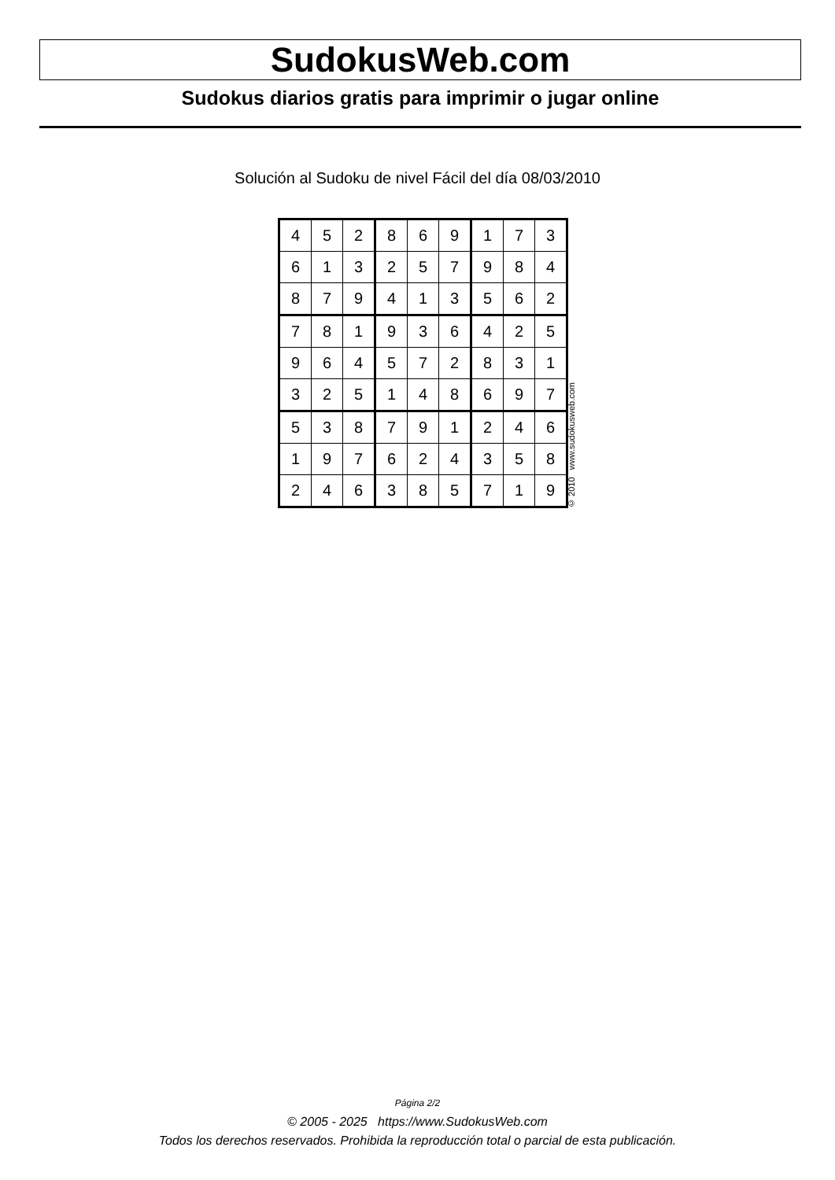SudokusWeb.com
Sudokus diarios gratis para imprimir o jugar online
Solución al Sudoku de nivel Fácil del día 08/03/2010
| 4 | 5 | 2 | 8 | 6 | 9 | 1 | 7 | 3 |
| 6 | 1 | 3 | 2 | 5 | 7 | 9 | 8 | 4 |
| 8 | 7 | 9 | 4 | 1 | 3 | 5 | 6 | 2 |
| 7 | 8 | 1 | 9 | 3 | 6 | 4 | 2 | 5 |
| 9 | 6 | 4 | 5 | 7 | 2 | 8 | 3 | 1 |
| 3 | 2 | 5 | 1 | 4 | 8 | 6 | 9 | 7 |
| 5 | 3 | 8 | 7 | 9 | 1 | 2 | 4 | 6 |
| 1 | 9 | 7 | 6 | 2 | 4 | 3 | 5 | 8 |
| 2 | 4 | 6 | 3 | 8 | 5 | 7 | 1 | 9 |
© 2010 www.sudokusweb.com
Página 2/2
© 2005 - 2025 https://www.SudokusWeb.com
Todos los derechos reservados. Prohibida la reproducción total o parcial de esta publicación.